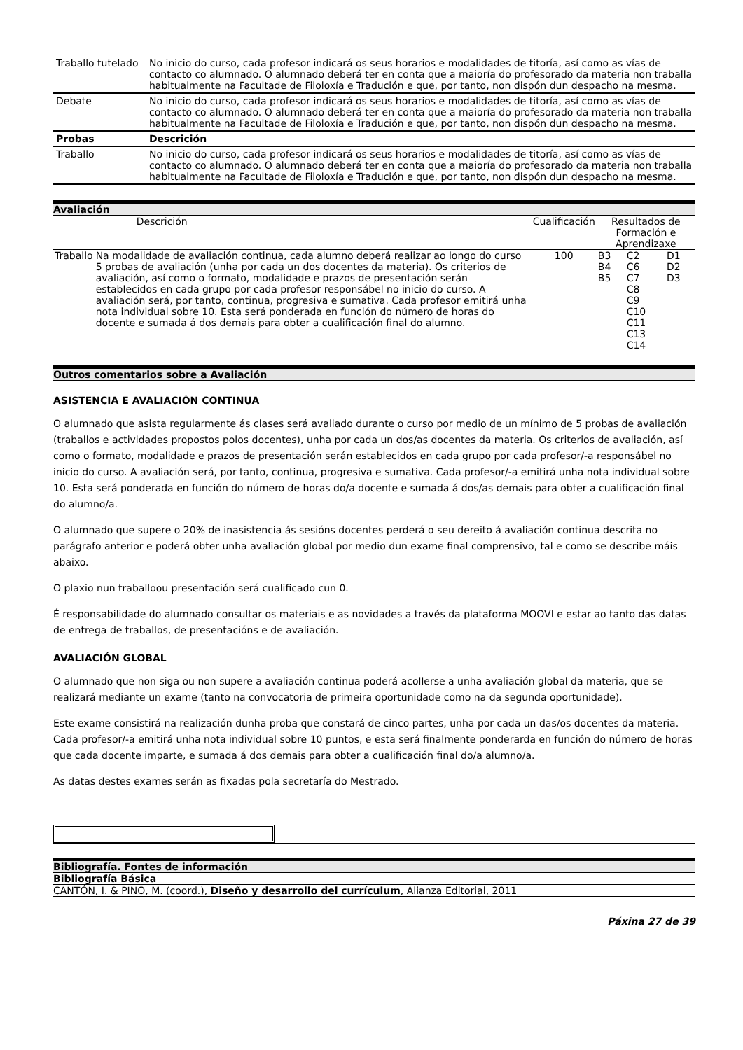| Traballo tutelado | No inicio do curso, cada profesor indicará os seus horarios e modalidades de titoría, así como as vías de contacto co alumnado. O alumnado deberá ter en conta que a maioría do profesorado da materia non traballa habitualmente na Facultade de Filoloxía e Tradución e que, por tanto, non dispón dun despacho na mesma. |
| Debate | No inicio do curso, cada profesor indicará os seus horarios e modalidades de titoría, así como as vías de contacto co alumnado. O alumnado deberá ter en conta que a maioría do profesorado da materia non traballa habitualmente na Facultade de Filoloxía e Tradución e que, por tanto, non dispón dun despacho na mesma. |
| Probas | Descrición |
| Traballo | No inicio do curso, cada profesor indicará os seus horarios e modalidades de titoría, así como as vías de contacto co alumnado. O alumnado deberá ter en conta que a maioría do profesorado da materia non traballa habitualmente na Facultade de Filoloxía e Tradución e que, por tanto, non dispón dun despacho na mesma. |
Avaliación
| | Descrición | Cualificación | Resultados de Formación e Aprendizaxe | | |
| --- | --- | --- | --- | --- | --- |
| Traballo | Na modalidade de avaliación continua, cada alumno deberá realizar ao longo do curso 5 probas de avaliación (unha por cada un dos docentes da materia). Os criterios de avaliación, así como o formato, modalidade e prazos de presentación serán establecidos en cada grupo por cada profesor responsábel no inicio do curso. A avaliación será, por tanto, continua, progresiva e sumativa. Cada profesor emitirá unha nota individual sobre 10. Esta será ponderada en función do número de horas do docente e sumada á dos demais para obter a cualificación final do alumno. | 100 | B3 B4 B5 | C2 C6 C7 C8 C9 C10 C11 C13 C14 | D1 D2 D3 |
Outros comentarios sobre a Avaliación
ASISTENCIA E AVALIACIÓN CONTINUA
O alumnado que asista regularmente ás clases será avaliado durante o curso por medio de un mínimo de 5 probas de avaliación (traballos e actividades propostos polos docentes), unha por cada un dos/as docentes da materia. Os criterios de avaliación, así como o formato, modalidade e prazos de presentación serán establecidos en cada grupo por cada profesor/-a responsábel no inicio do curso. A avaliación será, por tanto, continua, progresiva e sumativa. Cada profesor/-a emitirá unha nota individual sobre 10. Esta será ponderada en función do número de horas do/a docente e sumada á dos/as demais para obter a cualificación final do alumno/a.
O alumnado que supere o 20% de inasistencia ás sesións docentes perderá o seu dereito á avaliación continua descrita no parágrafo anterior e poderá obter unha avaliación global por medio dun exame final comprensivo, tal e como se describe máis abaixo.
O plaxio nun traballoou presentación será cualificado cun 0.
É responsabilidade do alumnado consultar os materiais e as novidades a través da plataforma MOOVI e estar ao tanto das datas de entrega de traballos, de presentacións e de avaliación.
AVALIACIÓN GLOBAL
O alumnado que non siga ou non supere a avaliación continua poderá acollerse a unha avaliación global da materia, que se realizará mediante un exame (tanto na convocatoria de primeira oportunidade como na da segunda oportunidade).
Este exame consistirá na realización dunha proba que constará de cinco partes, unha por cada un das/os docentes da materia. Cada profesor/-a emitirá unha nota individual sobre 10 puntos, e esta será finalmente ponderarda en función do número de horas que cada docente imparte, e sumada á dos demais para obter a cualificación final do/a alumno/a.
As datas destes exames serán as fixadas pola secretaría do Mestrado.
Bibliografía. Fontes de información
Bibliografía Básica
CANTÓN, I. & PINO, M. (coord.), Diseño y desarrollo del currículum, Alianza Editorial, 2011
Páxina 27 de 39